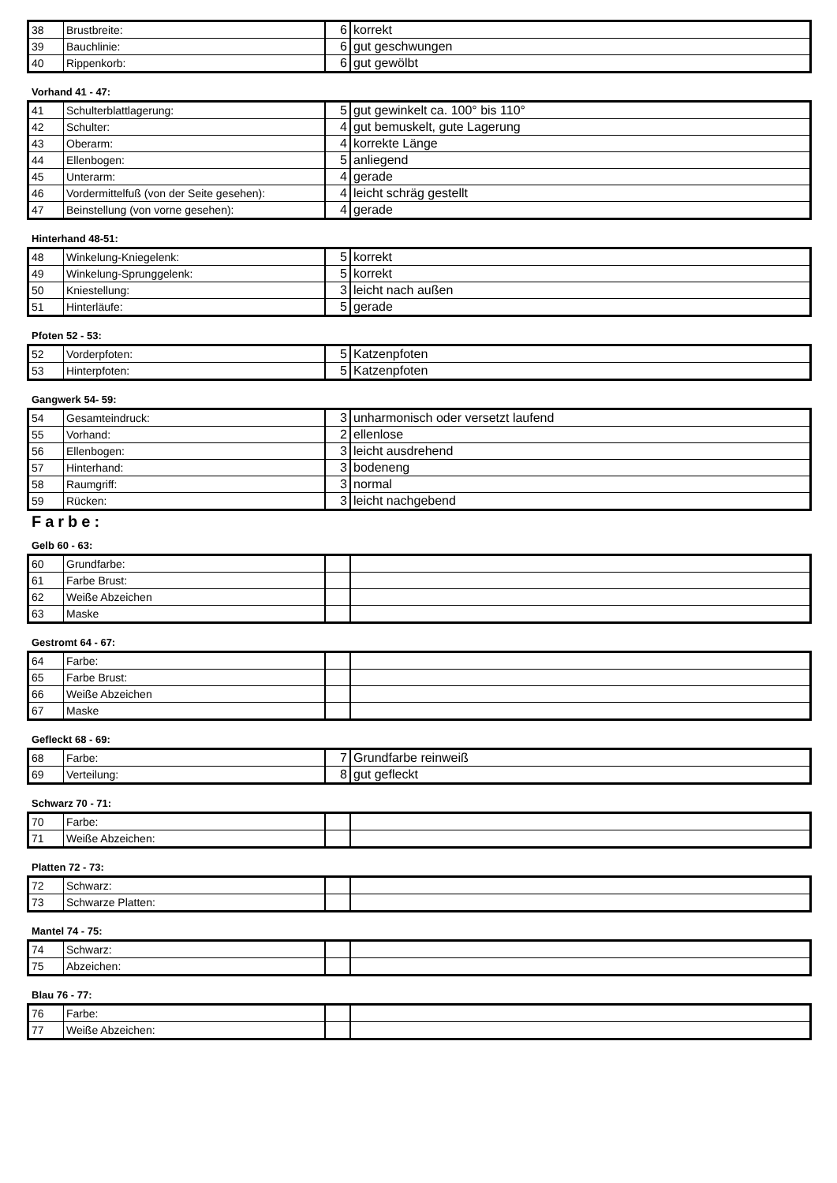| 38 | Brustbreite: | 6 | korrekt |
| 39 | Bauchlinie: | 6 | gut geschwungen |
| 40 | Rippenkorb: | 6 | gut gewölbt |
Vorhand 41 - 47:
| 41 | Schulterblattlagerung: | 5 | gut gewinkelt ca. 100° bis 110° |
| 42 | Schulter: | 4 | gut bemuskelt, gute Lagerung |
| 43 | Oberarm: | 4 | korrekte Länge |
| 44 | Ellenbogen: | 5 | anliegend |
| 45 | Unterarm: | 4 | gerade |
| 46 | Vordermittelfuß (von der Seite gesehen): | 4 | leicht schräg gestellt |
| 47 | Beinstellung (von vorne gesehen): | 4 | gerade |
Hinterhand 48-51:
| 48 | Winkelung-Kniegelenk: | 5 | korrekt |
| 49 | Winkelung-Sprunggelenk: | 5 | korrekt |
| 50 | Kniestellung: | 3 | leicht nach außen |
| 51 | Hinterläufe: | 5 | gerade |
Pfoten 52 - 53:
| 52 | Vorderpfoten: | 5 | Katzenpfoten |
| 53 | Hinterpfoten: | 5 | Katzenpfoten |
Gangwerk 54- 59:
| 54 | Gesamteindruck: | 3 | unharmonisch oder versetzt laufend |
| 55 | Vorhand: | 2 | ellenlose |
| 56 | Ellenbogen: | 3 | leicht ausdrehend |
| 57 | Hinterhand: | 3 | bodeneng |
| 58 | Raumgriff: | 3 | normal |
| 59 | Rücken: | 3 | leicht nachgebend |
Farbe:
Gelb 60 - 63:
| 60 | Grundfarbe: | | |
| 61 | Farbe Brust: | | |
| 62 | Weiße Abzeichen | | |
| 63 | Maske | | |
Gestromt 64 - 67:
| 64 | Farbe: | | |
| 65 | Farbe Brust: | | |
| 66 | Weiße Abzeichen | | |
| 67 | Maske | | |
Gefleckt 68 - 69:
| 68 | Farbe: | 7 | Grundfarbe reinweiß |
| 69 | Verteilung: | 8 | gut gefleckt |
Schwarz 70 - 71:
| 70 | Farbe: | | |
| 71 | Weiße Abzeichen: | | |
Platten 72 - 73:
| 72 | Schwarz: | | |
| 73 | Schwarze Platten: | | |
Mantel 74 - 75:
| 74 | Schwarz: | | |
| 75 | Abzeichen: | | |
Blau 76 - 77:
| 76 | Farbe: | | |
| 77 | Weiße Abzeichen: | | |